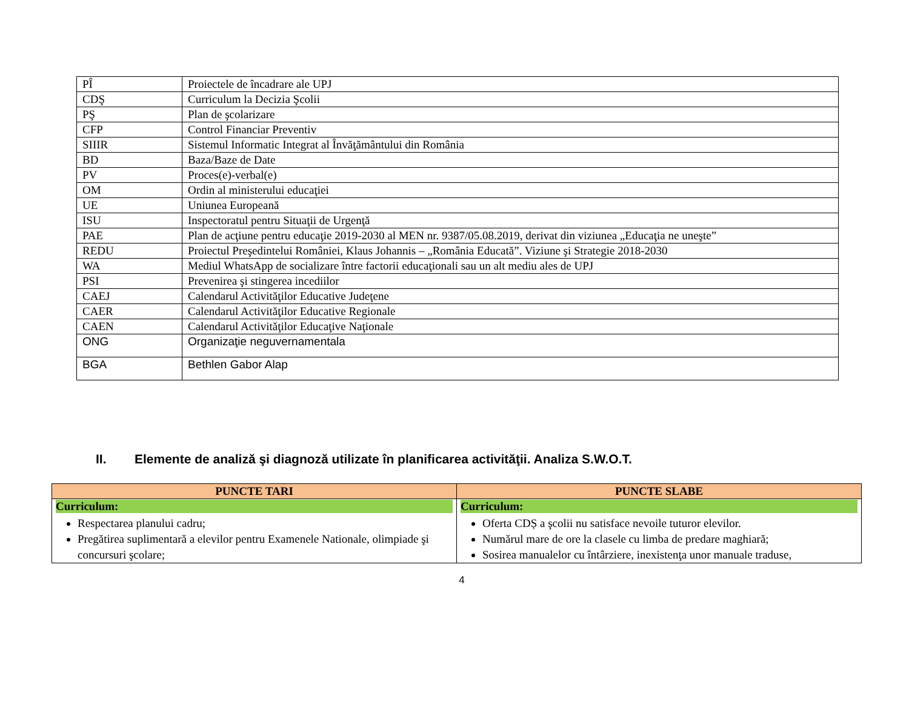| PÎ | Proiectele de încadrare ale UPJ |
| CDŞ | Curriculum la Decizia Şcolii |
| PŞ | Plan de şcolarizare |
| CFP | Control Financiar Preventiv |
| SIIIR | Sistemul Informatic Integrat al Învăţământului din România |
| BD | Baza/Baze de Date |
| PV | Proces(e)-verbal(e) |
| OM | Ordin al ministerului educaţiei |
| UE | Uniunea Europeană |
| ISU | Inspectoratul pentru Situaţii de Urgenţă |
| PAE | Plan de acţiune pentru educaţie 2019-2030 al MEN nr. 9387/05.08.2019, derivat din viziunea „Educaţia ne uneşte” |
| REDU | Proiectul Preşedintelui României, Klaus Johannis – „România Educată”. Viziune şi Strategie 2018-2030 |
| WA | Mediul WhatsApp de socializare între factorii educaţionali sau un alt mediu ales de UPJ |
| PSI | Prevenirea şi stingerea incediilor |
| CAEJ | Calendarul Activităţilor Educative Judeţene |
| CAER | Calendarul Activităţilor Educative Regionale |
| CAEN | Calendarul Activităţilor Educaţive Naţionale |
| ONG | Organizaţie neguvernamentala |
| BGA | Bethlen Gabor Alap |
II. Elemente de analiză şi diagnoză utilizate în planificarea activităţii. Analiza S.W.O.T.
| PUNCTE TARI | PUNCTE SLABE |
| --- | --- |
| Curriculum: Respectarea planului cadru; Pregătirea suplimentară a elevilor pentru Examenele Nationale, olimpiade şi concursuri şcolare; | Curriculum: Oferta CDȘ a şcolii nu satisface nevoile tuturor elevilor. Numărul mare de ore la clasele cu limba de predare maghiară; Sosirea manualelor cu întârziere, inexistenţa unor manuale traduse, |
4